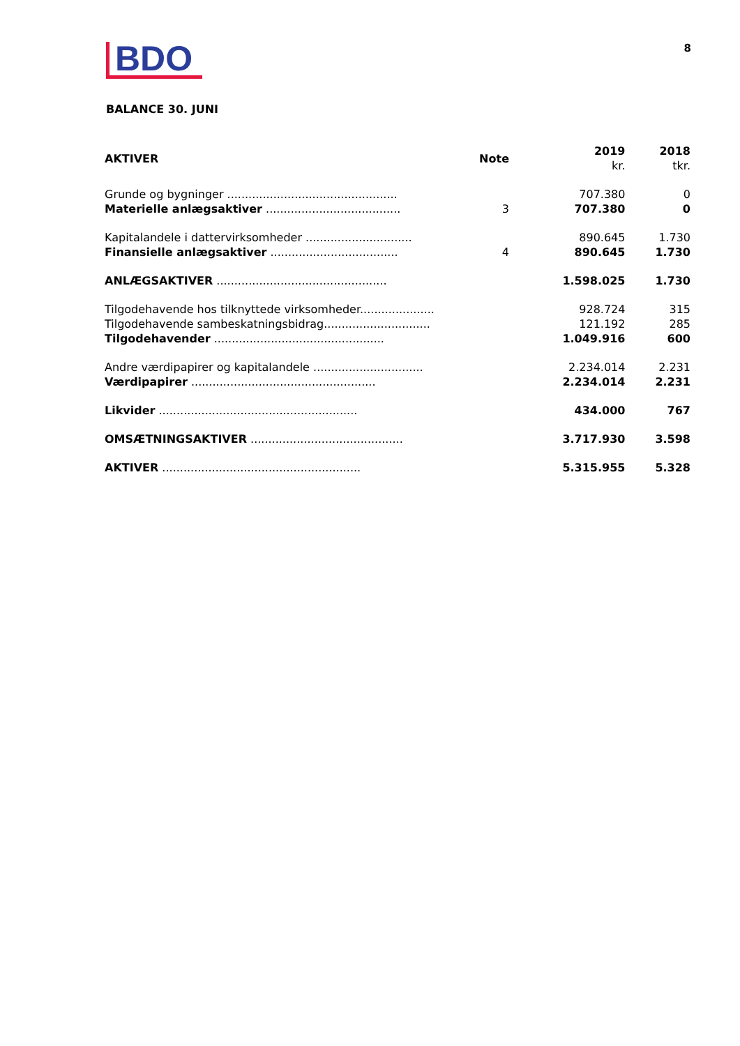BDO
8
BALANCE 30. JUNI
| AKTIVER | Note | 2019 kr. | 2018 tkr. |
| --- | --- | --- | --- |
| Grunde og bygninger ................................................ | | 707.380 | 0 |
| Materielle anlægsaktiver ...................................... | 3 | 707.380 | 0 |
| Kapitalandele i dattervirksomheder .............................. | | 890.645 | 1.730 |
| Finansielle anlægsaktiver .................................... | 4 | 890.645 | 1.730 |
| ANLÆGSAKTIVER ................................................ | | 1.598.025 | 1.730 |
| Tilgodehavende hos tilknyttede virksomheder..................... | | 928.724 | 315 |
| Tilgodehavende sambeskatningsbidrag.............................. | | 121.192 | 285 |
| Tilgodehavender ................................................ | | 1.049.916 | 600 |
| Andre værdipapirer og kapitalandele ............................... | | 2.234.014 | 2.231 |
| Værdipapirer .................................................... | | 2.234.014 | 2.231 |
| Likvider ........................................................ | | 434.000 | 767 |
| OMSÆTNINGSAKTIVER ........................................... | | 3.717.930 | 3.598 |
| AKTIVER ........................................................ | | 5.315.955 | 5.328 |